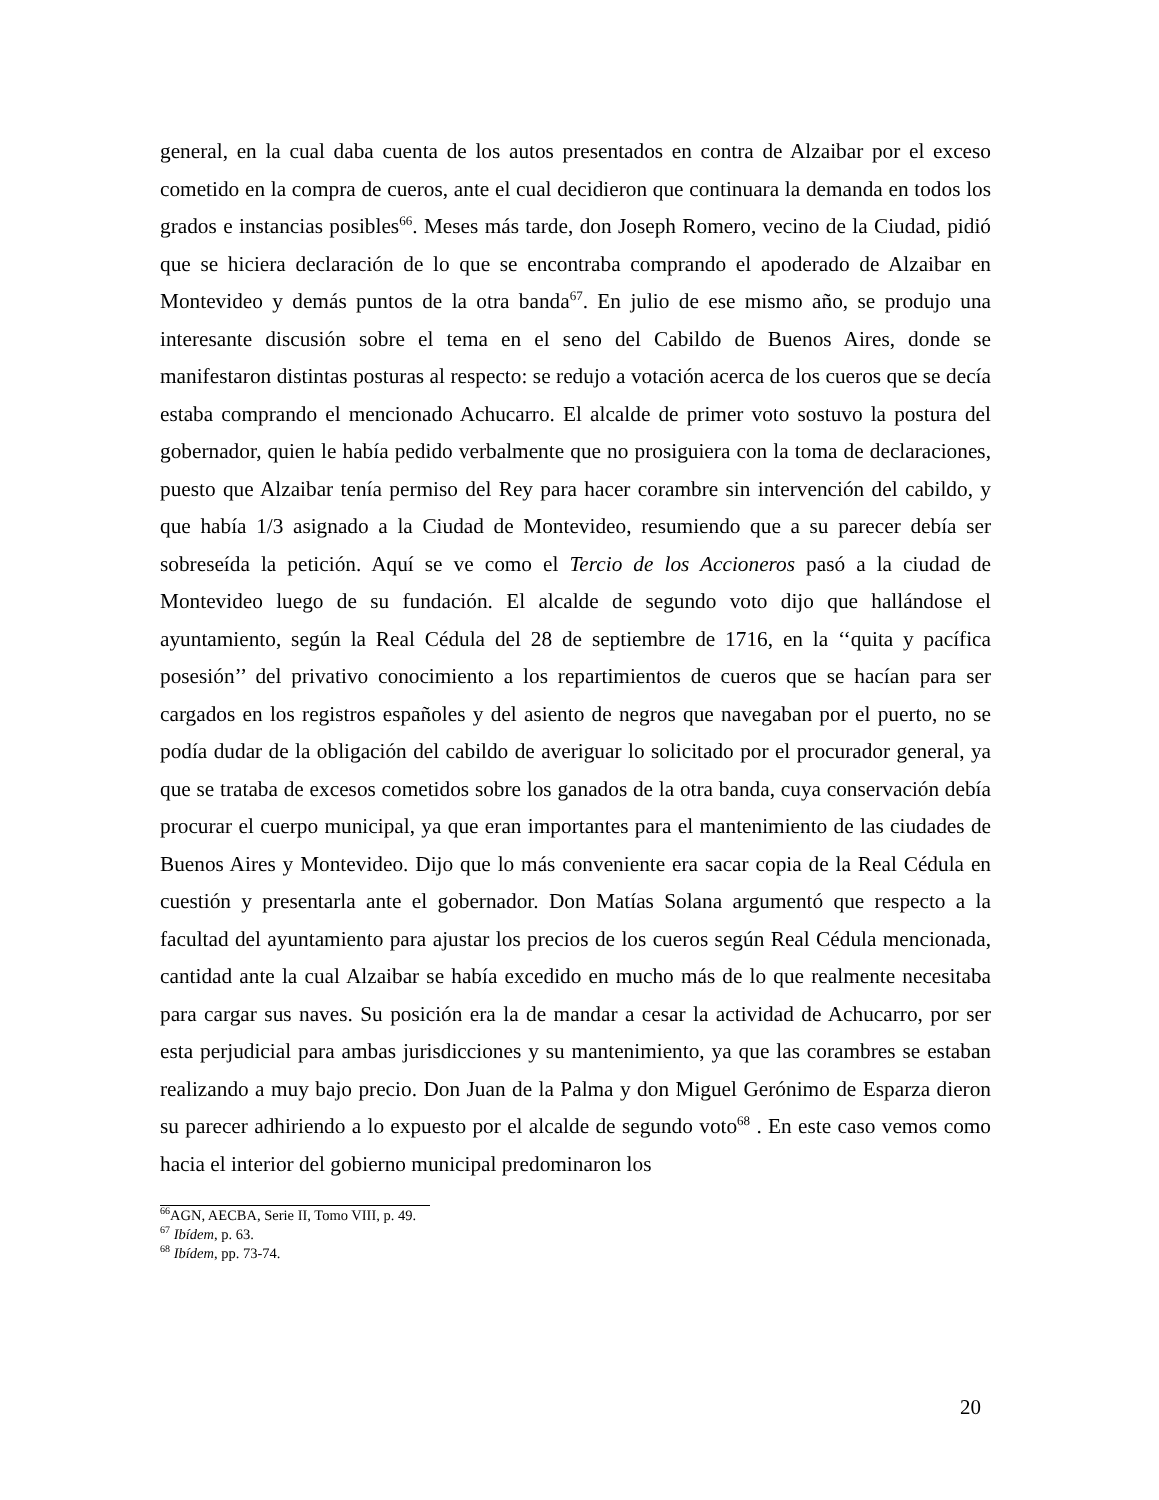general, en la cual daba cuenta de los autos presentados en contra de Alzaibar por el exceso cometido en la compra de cueros, ante el cual decidieron que continuara la demanda en todos los grados e instancias posibles<sup>66</sup>. Meses más tarde, don Joseph Romero, vecino de la Ciudad, pidió que se hiciera declaración de lo que se encontraba comprando el apoderado de Alzaibar en Montevideo y demás puntos de la otra banda<sup>67</sup>. En julio de ese mismo año, se produjo una interesante discusión sobre el tema en el seno del Cabildo de Buenos Aires, donde se manifestaron distintas posturas al respecto: se redujo a votación acerca de los cueros que se decía estaba comprando el mencionado Achucarro. El alcalde de primer voto sostuvo la postura del gobernador, quien le había pedido verbalmente que no prosiguiera con la toma de declaraciones, puesto que Alzaibar tenía permiso del Rey para hacer corambre sin intervención del cabildo, y que había 1/3 asignado a la Ciudad de Montevideo, resumiendo que a su parecer debía ser sobreseída la petición. Aquí se ve como el Tercio de los Accioneros pasó a la ciudad de Montevideo luego de su fundación. El alcalde de segundo voto dijo que hallándose el ayuntamiento, según la Real Cédula del 28 de septiembre de 1716, en la ‘‘quita y pacífica posesión’’ del privativo conocimiento a los repartimientos de cueros que se hacían para ser cargados en los registros españoles y del asiento de negros que navegaban por el puerto, no se podía dudar de la obligación del cabildo de averiguar lo solicitado por el procurador general, ya que se trataba de excesos cometidos sobre los ganados de la otra banda, cuya conservación debía procurar el cuerpo municipal, ya que eran importantes para el mantenimiento de las ciudades de Buenos Aires y Montevideo. Dijo que lo más conveniente era sacar copia de la Real Cédula en cuestión y presentarla ante el gobernador. Don Matías Solana argumentó que respecto a la facultad del ayuntamiento para ajustar los precios de los cueros según Real Cédula mencionada, cantidad ante la cual Alzaibar se había excedido en mucho más de lo que realmente necesitaba para cargar sus naves. Su posición era la de mandar a cesar la actividad de Achucarro, por ser esta perjudicial para ambas jurisdicciones y su mantenimiento, ya que las corambres se estaban realizando a muy bajo precio. Don Juan de la Palma y don Miguel Gerónimo de Esparza dieron su parecer adhiriendo a lo expuesto por el alcalde de segundo voto<sup>68</sup> . En este caso vemos como hacia el interior del gobierno municipal predominaron los
<sup>66</sup> AGN, AECBA, Serie II, Tomo VIII, p. 49.
<sup>67</sup> Ibídem, p. 63.
<sup>68</sup> Ibídem, pp. 73-74.
20